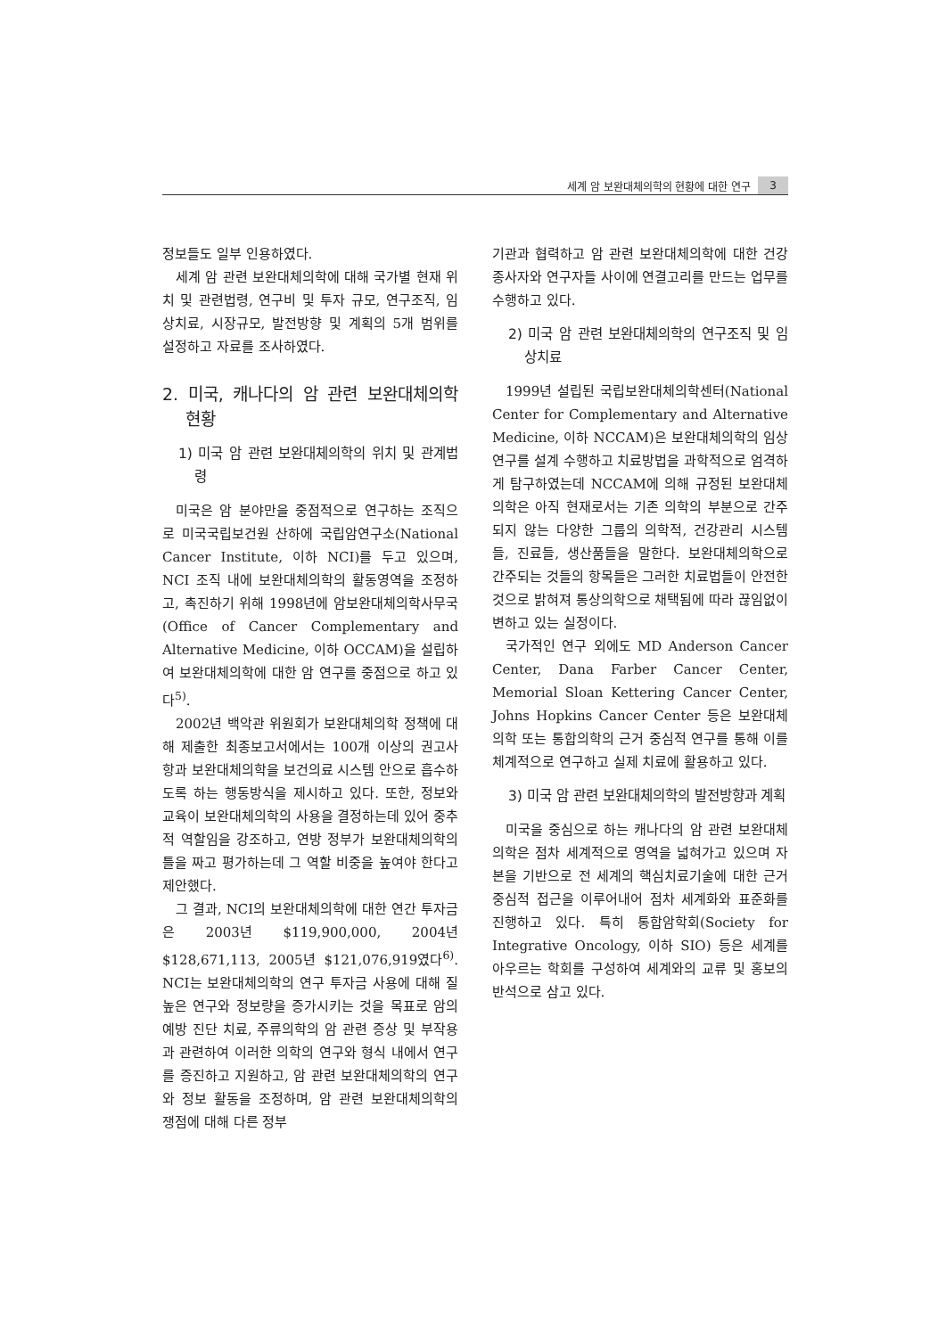세계 암 보완대체의학의 현황에 대한 연구 3
정보들도 일부 인용하였다.
세계 암 관련 보완대체의학에 대해 국가별 현재 위치 및 관련법령, 연구비 및 투자 규모, 연구조직, 임상치료, 시장규모, 발전방향 및 계획의 5개 범위를 설정하고 자료를 조사하였다.
2. 미국, 캐나다의 암 관련 보완대체의학 현황
1) 미국 암 관련 보완대체의학의 위치 및 관계법령
미국은 암 분야만을 중점적으로 연구하는 조직으로 미국국립보건원 산하에 국립암연구소(National Cancer Institute, 이하 NCI)를 두고 있으며, NCI 조직 내에 보완대체의학의 활동영역을 조정하고, 촉진하기 위해 1998년에 암보완대체의학사무국(Office of Cancer Complementary and Alternative Medicine, 이하 OCCAM)을 설립하여 보완대체의학에 대한 암 연구를 중점으로 하고 있다<sup>5)</sup>.
2002년 백악관 위원회가 보완대체의학 정책에 대해 제출한 최종보고서에서는 100개 이상의 권고사항과 보완대체의학을 보건의료 시스템 안으로 흡수하도록 하는 행동방식을 제시하고 있다. 또한, 정보와 교육이 보완대체의학의 사용을 결정하는데 있어 중추적 역할임을 강조하고, 연방 정부가 보완대체의학의 틀을 짜고 평가하는데 그 역할 비중을 높여야 한다고 제안했다.
그 결과, NCI의 보완대체의학에 대한 연간 투자금은 2003년 $119,900,000, 2004년 $128,671,113, 2005년 $121,076,919였다<sup>6)</sup>. NCI는 보완대체의학의 연구 투자금 사용에 대해 질 높은 연구와 정보량을 증가시키는 것을 목표로 암의 예방 진단 치료, 주류의학의 암 관련 증상 및 부작용과 관련하여 이러한 의학의 연구와 형식 내에서 연구를 증진하고 지원하고, 암 관련 보완대체의학의 연구와 정보 활동을 조정하며, 암 관련 보완대체의학의 쟁점에 대해 다른 정부
기관과 협력하고 암 관련 보완대체의학에 대한 건강종사자와 연구자들 사이에 연결고리를 만드는 업무를 수행하고 있다.
2) 미국 암 관련 보완대체의학의 연구조직 및 임상치료
1999년 설립된 국립보완대체의학센터(National Center for Complementary and Alternative Medicine, 이하 NCCAM)은 보완대체의학의 임상연구를 설계 수행하고 치료방법을 과학적으로 엄격하게 탐구하였는데 NCCAM에 의해 규정된 보완대체의학은 아직 현재로서는 기존 의학의 부분으로 간주되지 않는 다양한 그룹의 의학적, 건강관리 시스템들, 진료들, 생산품들을 말한다. 보완대체의학으로 간주되는 것들의 항목들은 그러한 치료법들이 안전한 것으로 밝혀져 통상의학으로 채택됨에 따라 끊임없이 변하고 있는 실정이다.
국가적인 연구 외에도 MD Anderson Cancer Center, Dana Farber Cancer Center, Memorial Sloan Kettering Cancer Center, Johns Hopkins Cancer Center 등은 보완대체의학 또는 통합의학의 근거 중심적 연구를 통해 이를 체계적으로 연구하고 실제 치료에 활용하고 있다.
3) 미국 암 관련 보완대체의학의 발전방향과 계획
미국을 중심으로 하는 캐나다의 암 관련 보완대체의학은 점차 세계적으로 영역을 넓혀가고 있으며 자본을 기반으로 전 세계의 핵심치료기술에 대한 근거 중심적 접근을 이루어내어 점차 세계화와 표준화를 진행하고 있다. 특히 통합암학회(Society for Integrative Oncology, 이하 SIO) 등은 세계를 아우르는 학회를 구성하여 세계와의 교류 및 홍보의 반석으로 삼고 있다.